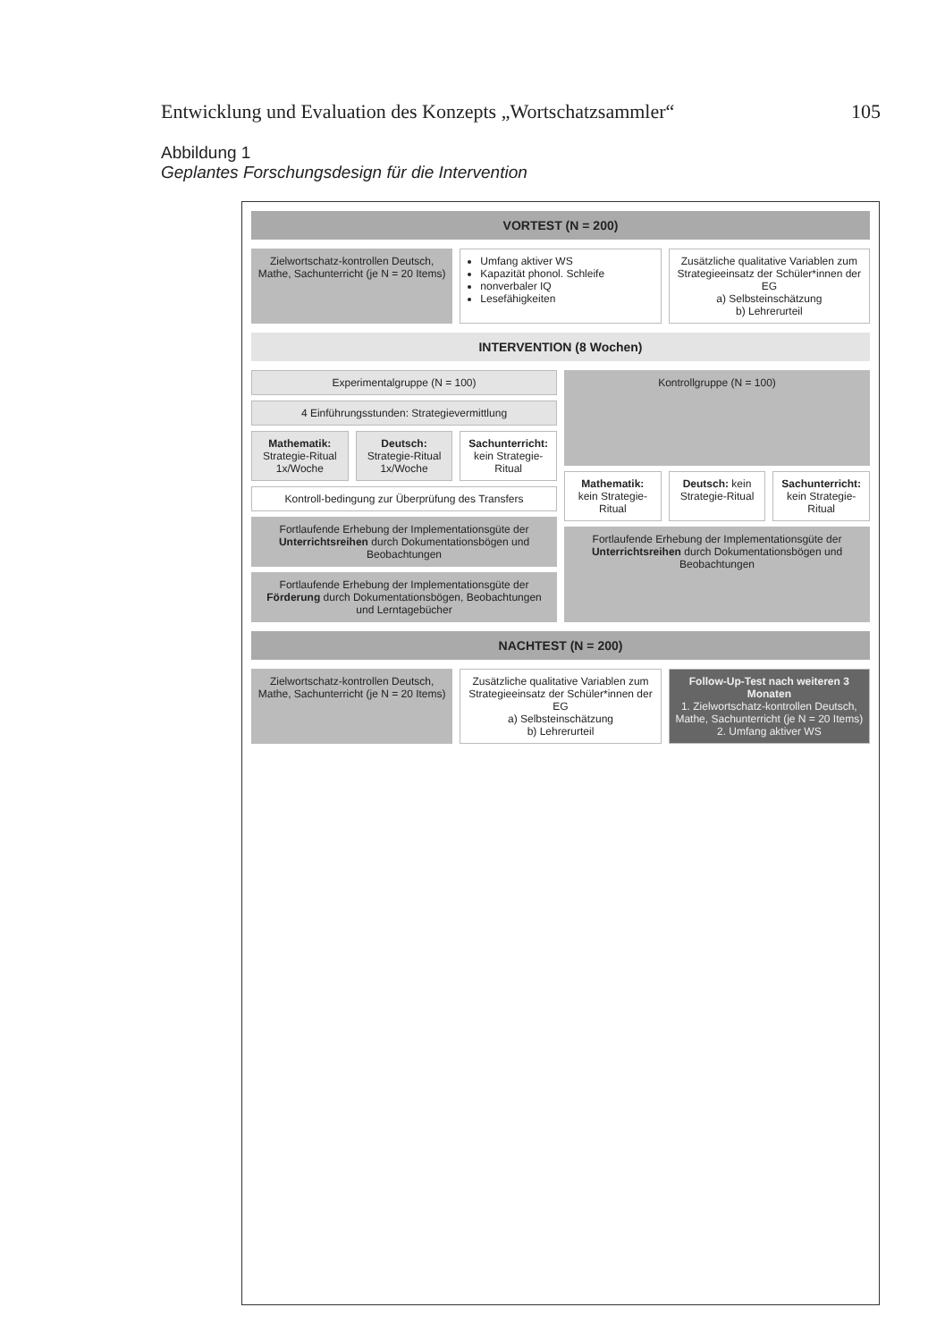Entwicklung und Evaluation des Konzepts „Wortschatzsammler“105
Abbildung 1
Geplantes Forschungsdesign für die Intervention
VORTEST (N = 200)
Zielwortschatz-kontrollen Deutsch, Mathe, Sachunterricht (je N = 20 Items)
Umfang aktiver WS
Kapazität phonol. Schleife
nonverbaler IQ
Lesefähigkeiten
Zusätzliche qualitative Variablen zum Strategieeinsatz der Schüler*innen der EG
a) Selbsteinschätzung
b) Lehrerurteil
INTERVENTION (8 Wochen)
Experimentalgruppe (N = 100)
4 Einführungsstunden: Strategievermittlung
Mathematik: Strategie-Ritual 1x/Woche
Deutsch: Strategie-Ritual 1x/Woche
Sachunterricht: kein Strategie-Ritual
Kontroll-bedingung zur Überprüfung des Transfers
Fortlaufende Erhebung der Implementationsgüte der Unterrichtsreihen durch Dokumentationsbögen und Beobachtungen
Fortlaufende Erhebung der Implementationsgüte der Förderung durch Dokumentationsbögen, Beobachtungen und Lerntagebücher
Kontrollgruppe (N = 100)
Mathematik: kein Strategie-Ritual
Deutsch: kein Strategie-Ritual Sachunterricht: kein Strategie-Ritual
Fortlaufende Erhebung der Implementationsgüte der Unterrichtsreihen durch Dokumentationsbögen und Beobachtungen
NACHTEST (N = 200)
Zielwortschatz-kontrollen Deutsch, Mathe, Sachunterricht (je N = 20 Items)
Zusätzliche qualitative Variablen zum Strategieeinsatz der Schüler*innen der EG
a) Selbsteinschätzung
b) Lehrerurteil
Follow-Up-Test nach weiteren 3 Monaten
1. Zielwortschatz-kontrollen Deutsch, Mathe, Sachunterricht (je N = 20 Items)
2. Umfang aktiver WS